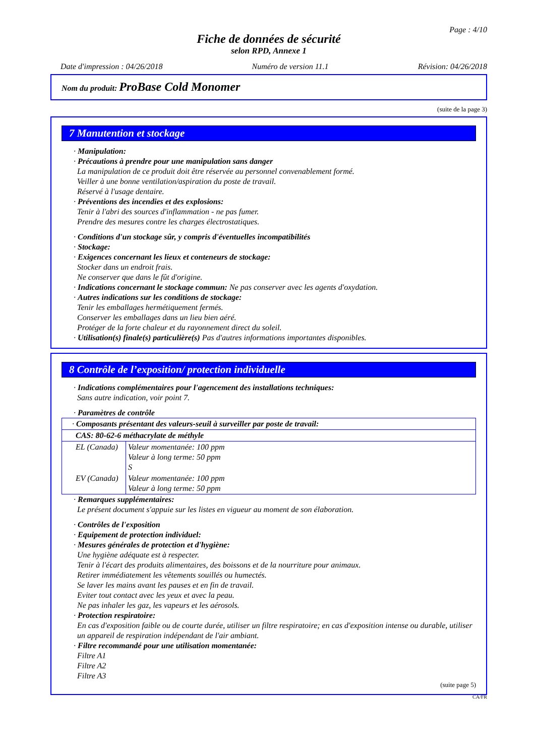Page : 4/10
Fiche de données de sécurité
selon RPD, Annexe 1
Date d'impression : 04/26/2018 Numéro de version 11.1 Révision: 04/26/2018
Nom du produit: ProBase Cold Monomer
(suite de la page 3)
7 Manutention et stockage
· Manipulation:
· Précautions à prendre pour une manipulation sans danger
La manipulation de ce produit doit être réservée au personnel convenablement formé.
Veiller à une bonne ventilation/aspiration du poste de travail.
Réservé à l'usage dentaire.
· Préventions des incendies et des explosions:
Tenir à l'abri des sources d'inflammation - ne pas fumer.
Prendre des mesures contre les charges électrostatiques.
· Conditions d'un stockage sûr, y compris d'éventuelles incompatibilités
· Stockage:
· Exigences concernant les lieux et conteneurs de stockage:
Stocker dans un endroit frais.
Ne conserver que dans le fût d'origine.
· Indications concernant le stockage commun: Ne pas conserver avec les agents d'oxydation.
· Autres indications sur les conditions de stockage:
Tenir les emballages hermétiquement fermés.
Conserver les emballages dans un lieu bien aéré.
Protéger de la forte chaleur et du rayonnement direct du soleil.
· Utilisation(s) finale(s) particulière(s) Pas d'autres informations importantes disponibles.
8 Contrôle de l’exposition/ protection individuelle
· Indications complémentaires pour l'agencement des installations techniques:
Sans autre indication, voir point 7.
· Paramètres de contrôle
| · Composants présentant des valeurs-seuil à surveiller par poste de travail: | |
| CAS: 80-62-6 méthacrylate de méthyle | |
| EL (Canada) | Valeur momentanée: 100 ppm Valeur à long terme: 50 ppm S |
| EV (Canada) | Valeur momentanée: 100 ppm Valeur à long terme: 50 ppm |
· Remarques supplémentaires:
Le présent document s'appuie sur les listes en vigueur au moment de son élaboration.
· Contrôles de l'exposition
· Equipement de protection individuel:
· Mesures générales de protection et d'hygiène:
Une hygiène adéquate est à respecter.
Tenir à l'écart des produits alimentaires, des boissons et de la nourriture pour animaux.
Retirer immédiatement les vêtements souillés ou humectés.
Se laver les mains avant les pauses et en fin de travail.
Eviter tout contact avec les yeux et avec la peau.
Ne pas inhaler les gaz, les vapeurs et les aérosols.
· Protection respiratoire:
En cas d'exposition faible ou de courte durée, utiliser un filtre respiratoire; en cas d'exposition intense ou durable, utiliser un appareil de respiration indépendant de l'air ambiant.
· Filtre recommandé pour une utilisation momentanée:
Filtre A1
Filtre A2
Filtre A3
(suite page 5)
CA/FR